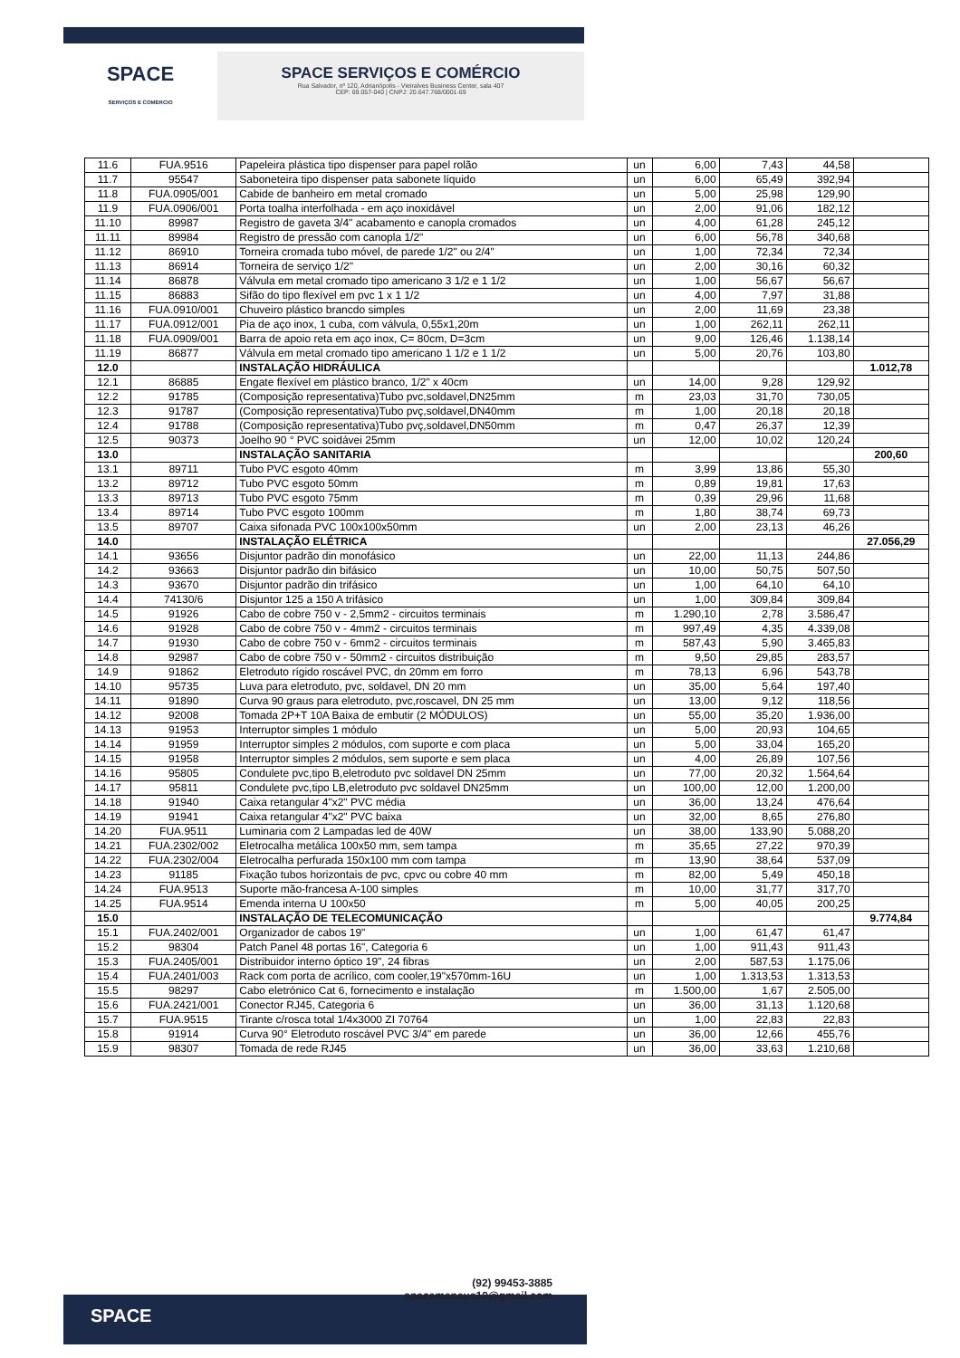SPACE
SERVIÇOS E COMÉRCIO
SPACE SERVIÇOS E COMÉRCIO
Rua Salvador, nº 120, Adrianópolis - Vieiralves Business Center, sala 407
CEP: 69.057-040 | CNPJ: 20.647.768/0001-69
| 11.6 | FUA.9516 | Papeleira plástica tipo dispenser para papel rolão | un | 6,00 | 7,43 | 44,58 | |
| 11.7 | 95547 | Saboneteira tipo dispenser pata sabonete líquido | un | 6,00 | 65,49 | 392,94 | |
| 11.8 | FUA.0905/001 | Cabide de banheiro em metal cromado | un | 5,00 | 25,98 | 129,90 | |
| 11.9 | FUA.0906/001 | Porta toalha interfolhada - em aço inoxidável | un | 2,00 | 91,06 | 182,12 | |
| 11.10 | 89987 | Registro de gaveta 3/4" acabamento e canopla cromados | un | 4,00 | 61,28 | 245,12 | |
| 11.11 | 89984 | Registro de pressão com canopla 1/2" | un | 6,00 | 56,78 | 340,68 | |
| 11.12 | 86910 | Torneira cromada tubo móvel, de parede 1/2" ou 2/4" | un | 1,00 | 72,34 | 72,34 | |
| 11.13 | 86914 | Torneira de serviço 1/2" | un | 2,00 | 30,16 | 60,32 | |
| 11.14 | 86878 | Válvula em metal cromado tipo americano 3 1/2 e 1 1/2 | un | 1,00 | 56,67 | 56,67 | |
| 11.15 | 86883 | Sifão do tipo flexível em pvc 1 x 1 1/2 | un | 4,00 | 7,97 | 31,88 | |
| 11.16 | FUA.0910/001 | Chuveiro plástico brancdo simples | un | 2,00 | 11,69 | 23,38 | |
| 11.17 | FUA.0912/001 | Pia de aço inox, 1 cuba, com válvula, 0,55x1,20m | un | 1,00 | 262,11 | 262,11 | |
| 11.18 | FUA.0909/001 | Barra de apoio reta em aço inox, C= 80cm, D=3cm | un | 9,00 | 126,46 | 1.138,14 | |
| 11.19 | 86877 | Válvula em metal cromado tipo americano 1 1/2 e 1 1/2 | un | 5,00 | 20,76 | 103,80 | |
| 12.0 | | INSTALAÇÃO HIDRÁULICA | | | | | 1.012,78 |
| 12.1 | 86885 | Engate flexível em plástico branco, 1/2" x 40cm | un | 14,00 | 9,28 | 129,92 | |
| 12.2 | 91785 | (Composição representativa)Tubo pvc,soldavel,DN25mm | m | 23,03 | 31,70 | 730,05 | |
| 12.3 | 91787 | (Composição representativa)Tubo pvç,soldavel,DN40mm | m | 1,00 | 20,18 | 20,18 | |
| 12.4 | 91788 | (Composição representativa)Tubo pvç,soldavel,DN50mm | m | 0,47 | 26,37 | 12,39 | |
| 12.5 | 90373 | Joelho 90 ° PVC soidávei 25mm | un | 12,00 | 10,02 | 120,24 | |
| 13.0 | | INSTALAÇÃO SANITARIA | | | | | 200,60 |
| 13.1 | 89711 | Tubo PVC esgoto 40mm | m | 3,99 | 13,86 | 55,30 | |
| 13.2 | 89712 | Tubo PVC esgoto 50mm | m | 0,89 | 19,81 | 17,63 | |
| 13.3 | 89713 | Tubo PVC esgoto 75mm | m | 0,39 | 29,96 | 11,68 | |
| 13.4 | 89714 | Tubo PVC esgoto 100mm | m | 1,80 | 38,74 | 69,73 | |
| 13.5 | 89707 | Caixa sifonada PVC 100x100x50mm | un | 2,00 | 23,13 | 46,26 | |
| 14.0 | | INSTALAÇÃO ELÉTRICA | | | | | 27.056,29 |
| 14.1 | 93656 | Disjuntor padrão din monofásico | un | 22,00 | 11,13 | 244,86 | |
| 14.2 | 93663 | Disjuntor padrão din bifásico | un | 10,00 | 50,75 | 507,50 | |
| 14.3 | 93670 | Disjuntor padrão din trifásico | un | 1,00 | 64,10 | 64,10 | |
| 14.4 | 74130/6 | Disjuntor 125 a 150 A trifásico | un | 1,00 | 309,84 | 309,84 | |
| 14.5 | 91926 | Cabo de cobre 750 v - 2,5mm2 - circuitos terminais | m | 1.290,10 | 2,78 | 3.586,47 | |
| 14.6 | 91928 | Cabo de cobre 750 v - 4mm2 - circuitos terminais | m | 997,49 | 4,35 | 4.339,08 | |
| 14.7 | 91930 | Cabo de cobre 750 v - 6mm2 - circuitos terminais | m | 587,43 | 5,90 | 3.465,83 | |
| 14.8 | 92987 | Cabo de cobre 750 v - 50mm2 - circuitos distribuição | m | 9,50 | 29,85 | 283,57 | |
| 14.9 | 91862 | Eletroduto rígido roscável PVC, dn 20mm em forro | m | 78,13 | 6,96 | 543,78 | |
| 14.10 | 95735 | Luva para eletroduto, pvc, soldavel, DN 20 mm | un | 35,00 | 5,64 | 197,40 | |
| 14.11 | 91890 | Curva 90 graus para eletroduto, pvc,roscavel, DN 25 mm | un | 13,00 | 9,12 | 118,56 | |
| 14.12 | 92008 | Tomada 2P+T 10A Baixa de embutir (2 MÓDULOS) | un | 55,00 | 35,20 | 1.936,00 | |
| 14.13 | 91953 | Interruptor simples 1 módulo | un | 5,00 | 20,93 | 104,65 | |
| 14.14 | 91959 | Interruptor simples 2 módulos, com suporte e com placa | un | 5,00 | 33,04 | 165,20 | |
| 14.15 | 91958 | Interruptor simples 2 módulos, sem suporte e sem placa | un | 4,00 | 26,89 | 107,56 | |
| 14.16 | 95805 | Condulete pvc,tipo B,eletroduto pvc soldavel DN 25mm | un | 77,00 | 20,32 | 1.564,64 | |
| 14.17 | 95811 | Condulete pvc,tipo LB,eletroduto pvc soldavel DN25mm | un | 100,00 | 12,00 | 1.200,00 | |
| 14.18 | 91940 | Caixa retangular 4"x2" PVC média | un | 36,00 | 13,24 | 476,64 | |
| 14.19 | 91941 | Caixa retangular 4"x2" PVC baixa | un | 32,00 | 8,65 | 276,80 | |
| 14.20 | FUA.9511 | Luminaria com 2 Lampadas led de 40W | un | 38,00 | 133,90 | 5.088,20 | |
| 14.21 | FUA.2302/002 | Eletrocalha metálica 100x50 mm, sem tampa | m | 35,65 | 27,22 | 970,39 | |
| 14.22 | FUA.2302/004 | Eletrocalha perfurada 150x100 mm com tampa | m | 13,90 | 38,64 | 537,09 | |
| 14.23 | 91185 | Fixação tubos horizontais de pvc, cpvc ou cobre 40 mm | m | 82,00 | 5,49 | 450,18 | |
| 14.24 | FUA.9513 | Suporte mão-francesa A-100 simples | m | 10,00 | 31,77 | 317,70 | |
| 14.25 | FUA.9514 | Emenda interna U 100x50 | m | 5,00 | 40,05 | 200,25 | |
| 15.0 | | INSTALAÇÃO DE TELECOMUNICAÇÃO | | | | | 9.774,84 |
| 15.1 | FUA.2402/001 | Organizador de cabos 19" | un | 1,00 | 61,47 | 61,47 | |
| 15.2 | 98304 | Patch Panel 48 portas 16", Categoria 6 | un | 1,00 | 911,43 | 911,43 | |
| 15.3 | FUA.2405/001 | Distribuidor interno óptico 19", 24 fibras | un | 2,00 | 587,53 | 1.175,06 | |
| 15.4 | FUA.2401/003 | Rack com porta de acrílico, com cooler,19"x570mm-16U | un | 1,00 | 1.313,53 | 1.313,53 | |
| 15.5 | 98297 | Cabo eletrónico Cat 6, fornecimento e instalação | m | 1.500,00 | 1,67 | 2.505,00 | |
| 15.6 | FUA.2421/001 | Conector RJ45, Categoria 6 | un | 36,00 | 31,13 | 1.120,68 | |
| 15.7 | FUA.9515 | Tirante c/rosca total 1/4x3000 ZI 70764 | un | 1,00 | 22,83 | 22,83 | |
| 15.8 | 91914 | Curva 90° Eletroduto roscável PVC 3/4" em parede | un | 36,00 | 12,66 | 455,76 | |
| 15.9 | 98307 | Tomada de rede RJ45 | un | 36,00 | 33,63 | 1.210,68 | |
SPACE
(92) 99453-3885
spacemanaus10@gmail.com